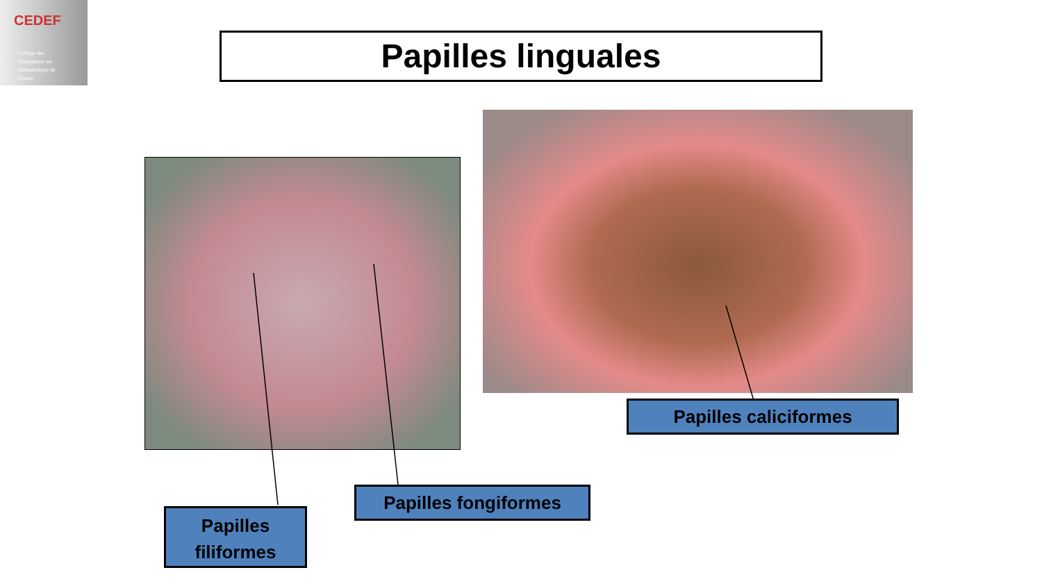CEDEF
Collège des
Enseignants en
Dermatologie de
France
Papilles linguales
Papilles
filiformes
Papilles fongiformes
Papilles caliciformes